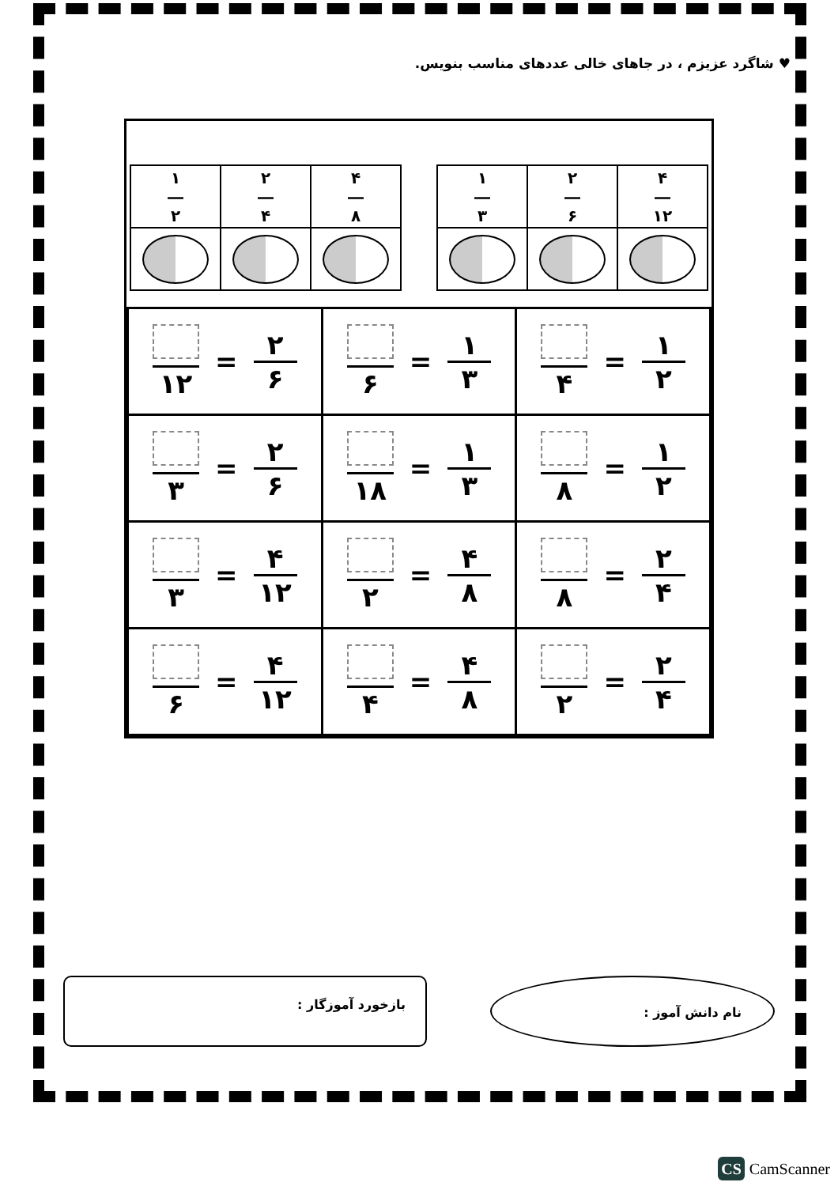♥ شاگرد عزیزم ، در جاهای خالی عددهای مناسب بنویس.
| ۱ ― ۲ | ۲ ― ۴ | ۴ ― ۸ |
| ۱ ― ۳ | ۲ ― ۶ | ۴ ― ۱۲ |
| ۱ ۲ = ۴ | ۱ ۳ = ۶ | ۲ ۶ = ۱۲ |
| ۱ ۲ = ۸ | ۱ ۳ = ۱۸ | ۲ ۶ = ۳ |
| ۲ ۴ = ۸ | ۴ ۸ = ۲ | ۴ ۱۲ = ۳ |
| ۲ ۴ = ۲ | ۴ ۸ = ۴ | ۴ ۱۲ = ۶ |
نام دانش آموز :
بازخورد آموزگار :
CS CamScanner